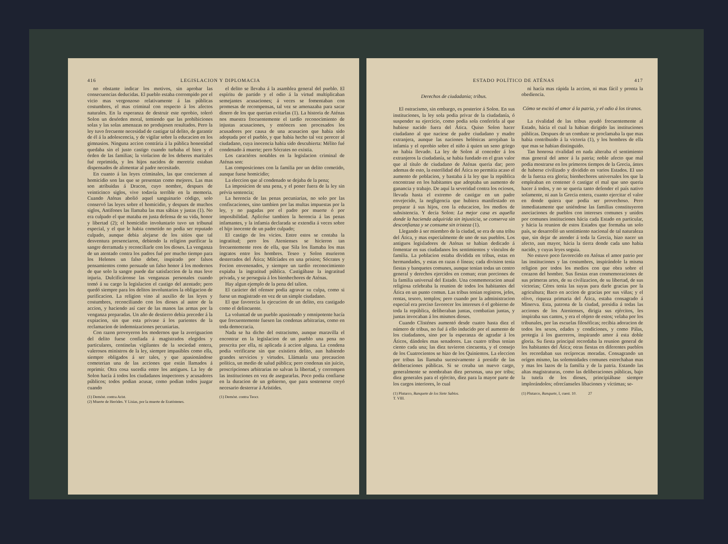416 LEGISLACION Y DIPLOMACIA
no obstante indicar los motivos, sin aprobar las consecuencias deducidas. El pueblo estaba corrompido por el vicio mas vergonzoso relativamente á las públicas costumbres, el mas criminal con respecto á los afectos naturales. En la esperanza de destruir este oprobio, toleró Solon un desórden moral, temiendo que las prohibiciones solas y las solas amenazas no produjesen resultados. Pero la ley tuvo frecuente necesidad de castigar tal delito, de garantir de él á la adolescencia, y de vigilar sobre la educacion en los gimnasios. Ninguna accion contrária á la pública honestidad quedaba sin el justo castigo cuando turbaba el bien y el órden de las familias; la violacion de los deberes maritales fué reprimida, y los hijos nacidos de meretriz estaban dispensados de alimentar al padre necesitado.
En cuanto á las leyes criminales, las que conciernen al homicidio son las que se presentan como mejores. Las mas son atribuidas á Dracon, cuyo nombre, despues de veinticinco siglos, vive todavía terrible en la memoria. Cuando Aténas abolió aquel sanguinario código, solo conservó las leyes sobre el homicidio, y despues de muchos siglos, Antifones las llamaba las mas sábias y justas (1). No era culpado el que mataba en justa defensa de su vida, honor y libertad (2); el homicidio involuntario tuvo un tribunal especial, y el que le habia cometido no podia ser reputado culpado, aunque debia alejarse de los sitios que tal desventura presenciaron, debiendo la religion purificar la sangre derramada y reconciliarle con los dioses. La venganza de un atentado contra los padres fué por mucho tiempo para los Helenos un falso deber, inspirado por falsos pensamientos como persuade un falso honor á los modernos de que solo la sangre puede dar satisfaccion de la mas leve injuria. Dulcificáronse las venganzas personales cuando tomó á su cargo la legislacion el castigo del atentado; pero quedó siempre para los delitos involuntarios la obligacion de purificacion. La religion vino al auxilio de las leyes y costumbres, reconciliando con los dioses al autor de la accion, y haciendo así caer de las manos las armas por la venganza preparadas. Un año de destierro debia preceder á la expiacion, sin que esta privase á los parientes de la reclamacion de indemnizaciones pecuniarias.
Con razon proveyeron los modernos que la averiguacion del delito fuese confiada á magistrados elegidos y particulares, centinelas vigilantes de la sociedad entera, valerosos ministros de la ley, siempre impasibles como ella, siempre obligados á ser tales, y que apasionándose cometerian una de las acciones que están llamados á reprimir. Otra cosa sucedia entre los antiguos. La ley de Solon hacía á todos los ciudadanos inspectores y acusadores públicos; todos podian acusar, como podian todos juzgar cuando
(1) Demóst. contra Arist.
(2) Muerte de Heródes. Y Lisias, por la muerte de Eratóstenes.
el delito se llevaba á la asamblea general del pueblo. El espíritu de partido y el odio á la virtud multiplicaban semejantes acusaciones; á veces se fomentaban con promesas de recompensas, tal vez se amenazaba para sacar dinero de los que querian evitarlas (1). La historia de Aténas nos muestra frecuentemente el tardío reconocimiento de injustas acusaciones, y entónces son procesados los acusadores por causa de una acusacion que habia sido adoptada por el pueblo, y que habia hecho tal vez perecer al ciudadano, cuya inocencia habia sido descubierta: Mélito fué condenado á muerte; pero Sócrates no existia.
Los caractéres notables en la legislacion criminal de Aténas son:
Las composiciones con la familia por un delito cometido, aunque fuese homicidio;
La eleccion que al condenado se dejaba de la pena;
La imposicion de una pena, y el poner fuera de la ley sin prévia sentencia;
La herencia de las penas pecuniarias, no solo por las confiscaciones, sino tambien por las multas impuestas por la ley, y no pagadas por el padre por muerte ó por imposibilidad. Aplicóse tambien la herencia á las penas infamantes, y la infamia declarada se extendia á veces sobre el hijo inocente de un padre culpado;
El castigo de los vicios. Entre estos se contaba la ingratitud; pero los Atenienses se hicieron tan frecuentemente reos de ella, que Sila los llamaba los mas ingratos entre los hombres. Teseo y Solon murieron desterrados del Ática; Milcíades en una prision; Sócrates y Focion envenenados, y siempre un tardío reconocimiento expiaba la ingratitud pública. Castigábase la ingratitud privada, y se perseguia á los bienhechores de Aténas.
Hay algun ejemplo de la pena del talion.
El carácter del ofensor podia agravar su culpa, como si fuese un magistrado en vez de un simple ciudadano.
El que favorecia la ejecucion de un delito, era castigado como el delincuente.
La voluntad de un pueblo apasionado y omnipotente hacía que frecuentemente fuesen las condenas arbitrarias, como en toda democracia.
Nada se ha dicho del ostracismo, aunque maravilla el encontrar en la legislacion de un pueblo una pena no prescrita por ella, ni aplicada á accion alguna. La condena podia verificarse sin que existiera delito, aun habiendo grandes servicios y virtudes. Llámanla una precaucion política, un medio de salud pública; pero condenas sin juicio, proscripciones arbitrarias no salvan la libertad, y corrompen las instituciones en vez de asegurarlas. Poco podia confiarse en la duracion de un gobierno, que para sostenerse creyó necesario desterrar á Arístides.
(1) Demóst. contra Teocr.
ESTADO POLÍTICO DE ATÉNAS 417
Derechos de ciudadania; tribus.
El ostracismo, sin embargo, es posterior á Solon. En sus instituciones, la ley sola podia privar de la ciudadanía, ó suspender su ejercicio, como podia sola conferirla al que hubiese nacido fuera del Ática. Quiso Solon hacer ciudadano al que naciese de padre ciudadano y madre extranjera, aunque las naciones helénicas arrojaban la infamia y el oprobio sobre el niño á quien un seno griego no habia llevado. La ley de Solon al conceder á los extranjeros la ciudadanía, se habia fundado en el gran valor que al título de ciudadano de Aténas queria dar; pero ademas de esto, la esterilidad del Ática no permitia acaso el aumento de poblacion, y bastaba á la ley que la república encontrase en los habitantes que adoptaba un aumento de ganancia y trabajo. De aquí la severidad contra los ociosos, llevada hasta el extremo de castigar en un padre envejecido, la negligencia que hubiera manifestado en preparar á sus hijos, con la educacion, los medios de subsistencia. Y decia Solon: La mejor casa es aquella donde la hacienda adquirida sin injusticia, se conserva sin desconfianza y se consume sin tristeza (1).
Llegando á ser miembro de la ciudad, se era de una tribu del Ática, y mas especialmente de uno de sus pueblos. Los antiguos legisladores de Aténas se habian dedicado á fomentar en sus ciudadanos los sentimientos y vínculos de familia. La poblacion estaba dividida en tribus, estas en hermandades, y estas en razas ó líneas; cada division tenia fiestas y banquetes comunes, aunque tenian todas un centro general y derechos ejercidos en comun; eran porciones de la familia universal del Estado. Una conmemoracion anual religiosa celebraba la reunion de todos los habitantes del Ática en un punto comun. Las tribus tenian registros, jefes, rentas, tesoro, templos; pero cuando por la administracion especial era preciso favorecer los intereses ó el gobierno de toda la república, deliberaban juntas, combatian juntas, y juntas invocaban á los mismos dioses.
Cuando Clisténes aumentó desde cuatro hasta diez el número de tribus, no fué á ello inducido por el aumento de los ciudadanos, sino por la esperanza de agradar á los Áticos, dándoles mas senadores. Las cuatro tribus tenian ciento cada una; las diez tuvieron cincuenta, y el consejo de los Cuatrocientos se hizo de los Quinientos. La eleccion por tribus las llamaba sucesivamente á presidir de las deliberaciones públicas. Si se creaba un nuevo cargo, generalmente se nombraban diez personas, una por tribu; diez generales para el ejército, diez para la mayor parte de los cargos interiores, lo cual
(1) Plutarco, Banquete de los Siete Sabios.
T. VIII.
ni hacía mas rápida la accion, ni mas fácil y pronta la obediencia.
Cómo se excitó el amor á la patria, y el odio á los tiranos.
La rivalidad de las tribus ayudó frecuentemente al Estado, hácia el cual la habian dirigido las instituciones públicas. Despues de un combate se proclamaba la que mas habia contribuido á la victoria (1), y los hombres de ella que mas se habian distinguido.
Tan honrosa rivalidad en nada alteraba el sentimiento mas general del amor á la patria; noble afecto que mal podia mostrarse en los primeros tiempos de la Grecia, ántes de haberse civilizado y dividido en varios Estados. El uso de la fuerza era gloria; bienhechores universales los que la empleaban en contener ó castigar el mal que uno queria hacer á todos, y no se queria tanto defender el país nativo solamente, ni aun la Grecia entera, cuanto ejercitar el valor en donde quiera que podia ser provechoso. Pero inmediatamente que uniéndose las familias constituyeron asociaciones de pueblos con intereses comunes y unidos por comunes instituciones hácia cada Estado en particular, y hácia la reunion de estos Estados que formaba un solo país, se desarrolló un sentimiento nacional de tal naturaleza que, sin dejar de atender á toda la Grecia, hizo nacer un afecto, aun mayor, hácia la tierra donde cada uno habia nacido, y cuyas leyes seguia.
No estuvo poco favorecido en Aténas el amor patrio por las instituciones y las costumbres, inspirándole la misma religion por todos los medios con que obra sobre el corazon del hombre. Sus fiestas eran conmemoraciones de sus primeras artes, de su civilizacion, de su libertad, de sus victorias; Céres tenia las suyas para darle gracias por la agricultura; Baco en accion de gracias por sus viñas; y el olivo, riqueza primaria del Ática, estaba consagrado á Minerva. Esta, patrona de la ciudad, presidia á todas las acciones de los Atenienses, dirigia sus ejércitos, les inspiraba sus cantos, y era el objeto de estos; velaba por los tribunales, por las escuelas filosóficas; recibia adoracion de todos los sexos, edades y condiciones, y como Pálas, protegia á los guerreros, inspirando amor á esta doble gloria. Su fiesta principal recordaba la reunion general de los habitantes del Ática; otras fiestas en diferentes pueblos les recordaban sus recíprocas moradas. Consagrando un orígen mismo, las solemnidades comunes estrechaban mas y mas los lazos de la familia y de la patria. Estando las altas magistraturas, como las deliberaciones públicas, bajo la tutela de los dioses, principiábase siempre implorándolos; ofrecíanseles libaciones y víctimas; se-
(1) Plutarco, Banquete, I, cuest. 10. 27